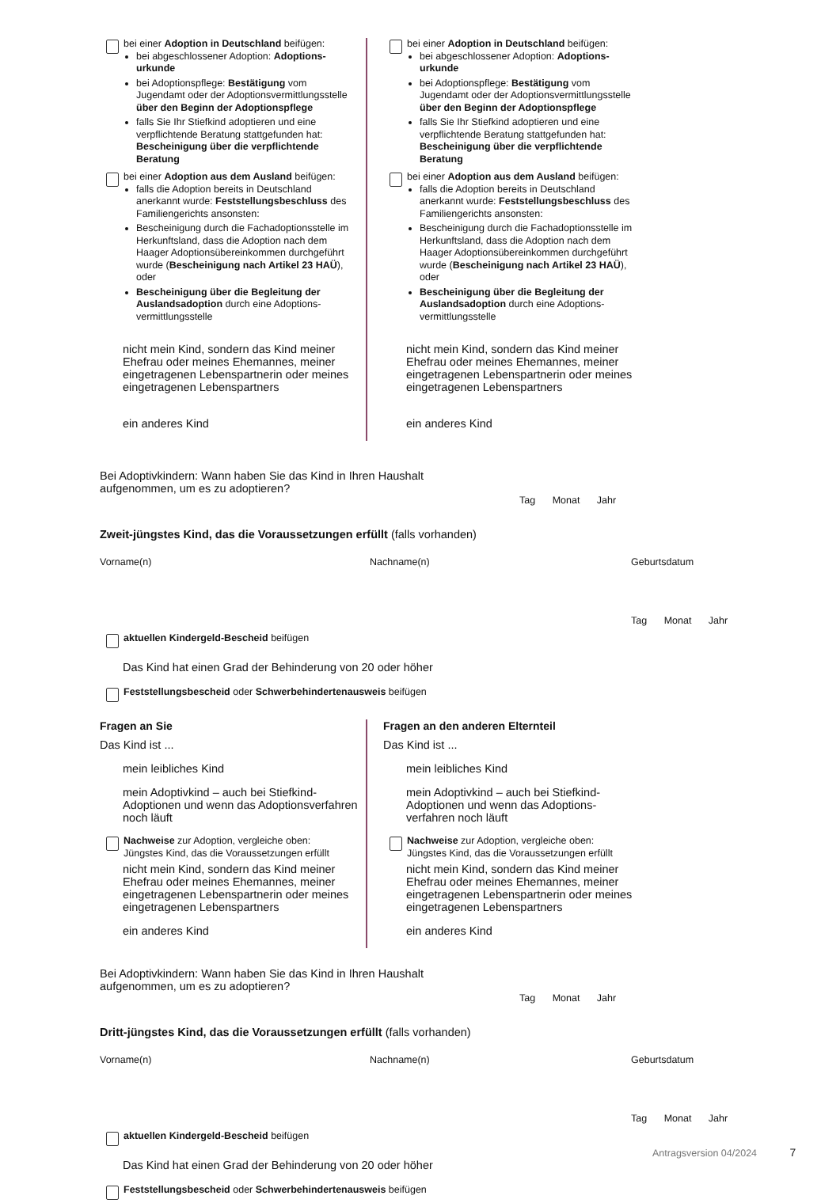bei einer Adoption in Deutschland beifügen:
bei abgeschlossener Adoption: Adoptions­urkunde
bei Adoptionspflege: Bestätigung vom Jugendamt oder der Adoptionsvermittlungs­stelle über den Beginn der Adoptionspflege
falls Sie Ihr Stiefkind adoptieren und eine verpflichtende Beratung stattgefunden hat: Bescheinigung über die verpflichtende Beratung
bei einer Adoption aus dem Ausland beifügen:
falls die Adoption bereits in Deutschland anerkannt wurde: Feststellungsbeschluss des Familiengerichts ansonsten:
Bescheinigung durch die Fachadoptionsstelle im Herkunftsland, dass die Adoption nach dem Haager Adoptionsübereinkommen durchgeführt wurde (Bescheinigung nach Artikel 23 HAÜ), oder
Bescheinigung über die Begleitung der Auslandsadoption durch eine Adoptions­vermittlungsstelle
nicht mein Kind, sondern das Kind meiner Ehefrau oder meines Ehemannes, meiner eingetragenen Lebenspartnerin oder meines eingetragenen Lebenspartners
ein anderes Kind
bei einer Adoption in Deutschland beifügen:
bei abgeschlossener Adoption: Adoptions­urkunde
bei Adoptionspflege: Bestätigung vom Jugendamt oder der Adoptionsvermittlungs­stelle über den Beginn der Adoptionspflege
falls Sie Ihr Stiefkind adoptieren und eine verpflichtende Beratung stattgefunden hat: Bescheinigung über die verpflichtende Beratung
bei einer Adoption aus dem Ausland beifügen:
falls die Adoption bereits in Deutschland anerkannt wurde: Feststellungsbeschluss des Familiengerichts ansonsten:
Bescheinigung durch die Fachadoptionsstelle im Herkunftsland, dass die Adoption nach dem Haager Adoptionsübereinkommen durchgeführt wurde (Bescheinigung nach Artikel 23 HAÜ), oder
Bescheinigung über die Begleitung der Auslandsadoption durch eine Adoptions­vermittlungsstelle
nicht mein Kind, sondern das Kind meiner Ehefrau oder meines Ehemannes, meiner eingetragenen Lebenspartnerin oder meines eingetragenen Lebenspartners
ein anderes Kind
Bei Adoptivkindern: Wann haben Sie das Kind in Ihren Haushalt
aufgenommen, um es zu adoptieren?
Tag Monat Jahr
Zweit-jüngstes Kind, das die Voraussetzungen erfüllt (falls vorhanden)
Vorname(n) Nachname(n) Geburtsdatum
Tag Monat Jahr
aktuellen Kindergeld-Bescheid beifügen
Das Kind hat einen Grad der Behinderung von 20 oder höher
Feststellungsbescheid oder Schwerbehindertenausweis beifügen
Fragen an Sie
Das Kind ist ...
mein leibliches Kind
mein Adoptivkind – auch bei Stiefkind-Adoptionen und wenn das Adoptions­verfahren noch läuft
Nachweise zur Adoption, vergleiche oben:
Jüngstes Kind, das die Voraussetzungen erfüllt
nicht mein Kind, sondern das Kind meiner Ehefrau oder meines Ehemannes, meiner eingetragenen Lebenspartnerin oder meines eingetragenen Lebenspartners
ein anderes Kind
Fragen an den anderen Elternteil
Das Kind ist ...
mein leibliches Kind
mein Adoptivkind – auch bei Stiefkind-Adoptionen und wenn das Adoptions­verfahren noch läuft
Nachweise zur Adoption, vergleiche oben:
Jüngstes Kind, das die Voraussetzungen erfüllt
nicht mein Kind, sondern das Kind meiner Ehefrau oder meines Ehemannes, meiner eingetragenen Lebenspartnerin oder meines eingetragenen Lebenspartners
ein anderes Kind
Bei Adoptivkindern: Wann haben Sie das Kind in Ihren Haushalt
aufgenommen, um es zu adoptieren?
Tag Monat Jahr
Dritt-jüngstes Kind, das die Voraussetzungen erfüllt (falls vorhanden)
Vorname(n) Nachname(n) Geburtsdatum
Tag Monat Jahr
aktuellen Kindergeld-Bescheid beifügen
Das Kind hat einen Grad der Behinderung von 20 oder höher
Feststellungsbescheid oder Schwerbehindertenausweis beifügen
Antragsversion 04/2024 7